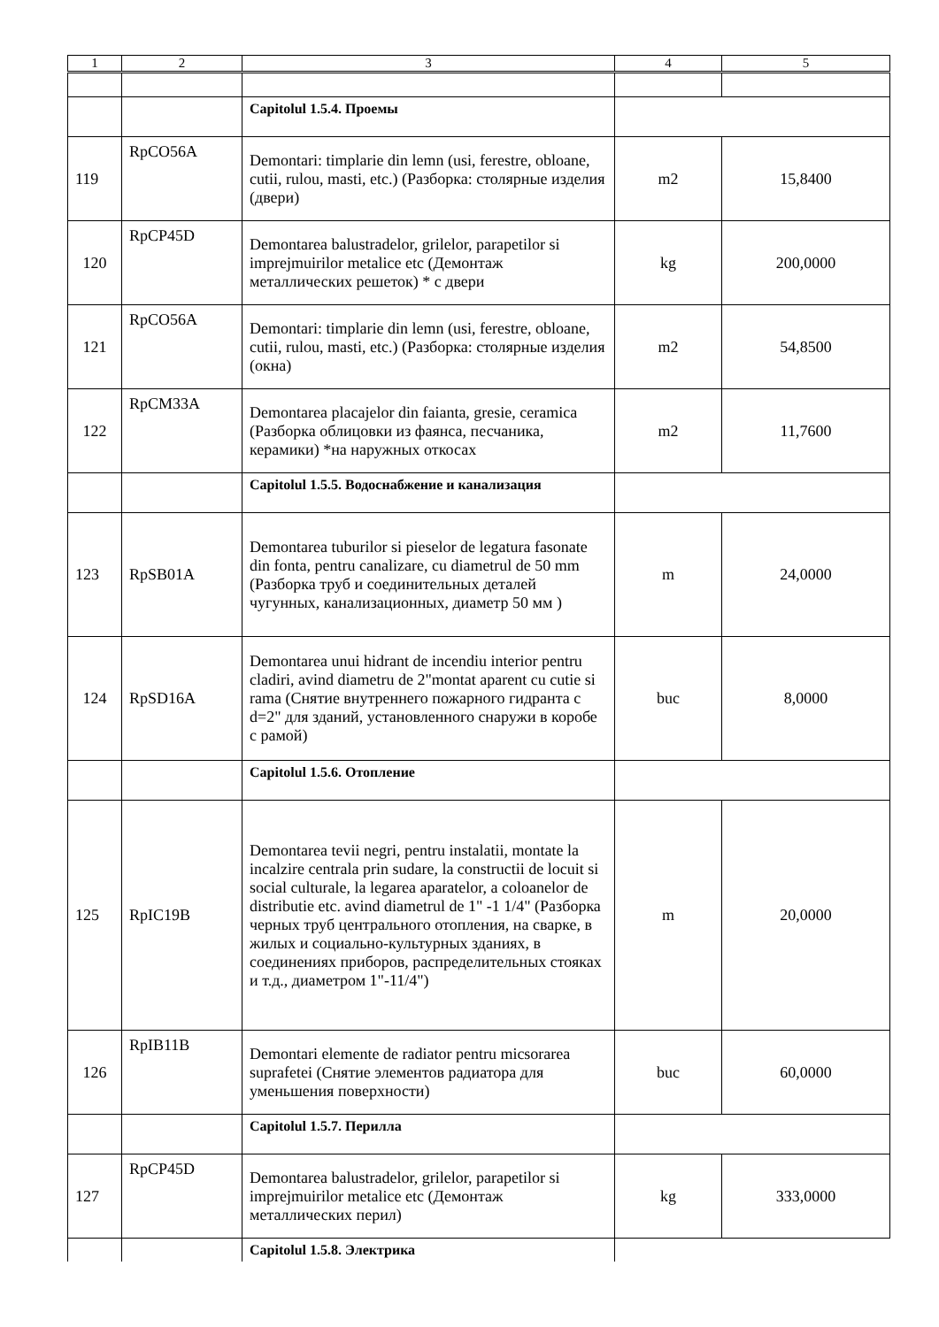| 1 | 2 | 3 | 4 | 5 |
| --- | --- | --- | --- | --- |
| | | Capitolul 1.5.4. Проемы | | |
| 119 | RpCO56A | Demontari: timplarie din lemn (usi, ferestre, obloane, cutii, rulou, masti, etc.) (Разборка: столярные изделия (двери) | m2 | 15,8400 |
| 120 | RpCP45D | Demontarea balustradelor, grilelor, parapetilor si imprejmuirilor metalice etc (Демонтаж металлических решеток) * с двери | kg | 200,0000 |
| 121 | RpCO56A | Demontari: timplarie din lemn (usi, ferestre, obloane, cutii, rulou, masti, etc.) (Разборка: столярные изделия (окна) | m2 | 54,8500 |
| 122 | RpCM33A | Demontarea placajelor din faianta, gresie, ceramica (Разборка облицовки из фаянса, песчаника, керамики) *на наружных откосах | m2 | 11,7600 |
| | | Capitolul 1.5.5. Водоснабжение и канализация | | |
| 123 | RpSB01A | Demontarea tuburilor si pieselor de legatura fasonate din fonta, pentru canalizare, cu diametrul de 50 mm (Разборка труб и соединительных деталей чугунных, канализационных, диаметр 50 мм ) | m | 24,0000 |
| 124 | RpSD16A | Demontarea unui hidrant de incendiu interior pentru cladiri, avind diametru de 2"montat aparent cu cutie si rama (Снятие внутреннего пожарного гидранта с d=2" для зданий, установленного снаружи в коробе с рамой) | buc | 8,0000 |
| | | Capitolul 1.5.6. Отопление | | |
| 125 | RpIC19B | Demontarea tevii negri, pentru instalatii, montate la incalzire centrala prin sudare, la constructii de locuit si social culturale, la legarea aparatelor, a coloanelor de distributie etc. avind diametrul de 1" -1 1/4" (Разборка черных труб центрального отопления, на сварке, в жилых и социально-культурных зданиях, в соединениях приборов, распределительных стояках и т.д., диаметром 1"-11/4") | m | 20,0000 |
| 126 | RpIB11B | Demontari elemente de radiator pentru micsorarea suprafetei (Снятие элементов радиатора для уменьшения поверхности) | buc | 60,0000 |
| | | Capitolul 1.5.7. Перилла | | |
| 127 | RpCP45D | Demontarea balustradelor, grilelor, parapetilor si imprejmuirilor metalice etc (Демонтаж металлических перил) | kg | 333,0000 |
| | | Capitolul 1.5.8. Электрика | | |